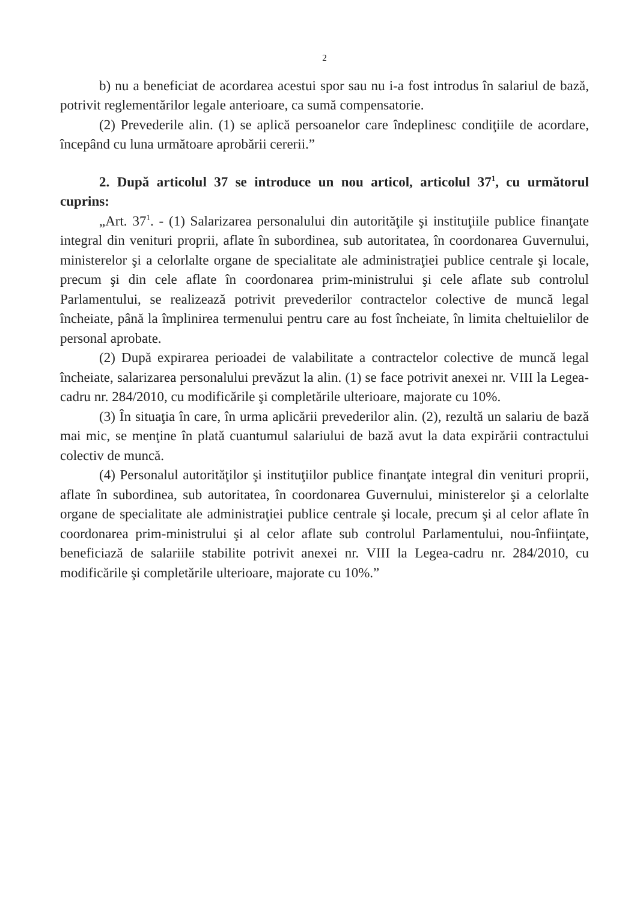2
b) nu a beneficiat de acordarea acestui spor sau nu i-a fost introdus în salariul de bază, potrivit reglementărilor legale anterioare, ca sumă compensatorie.
(2) Prevederile alin. (1) se aplică persoanelor care îndeplinesc condiţiile de acordare, începând cu luna următoare aprobării cererii.”
2. După articolul 37 se introduce un nou articol, articolul 37<sup>1</sup>, cu următorul cuprins:
„Art. 37<sup>1</sup>. - (1) Salarizarea personalului din autorităţile şi instituţiile publice finanţate integral din venituri proprii, aflate în subordinea, sub autoritatea, în coordonarea Guvernului, ministerelor şi a celorlalte organe de specialitate ale administraţiei publice centrale şi locale, precum şi din cele aflate în coordonarea prim-ministrului şi cele aflate sub controlul Parlamentului, se realizează potrivit prevederilor contractelor colective de muncă legal încheiate, până la împlinirea termenului pentru care au fost încheiate, în limita cheltuielilor de personal aprobate.
(2) După expirarea perioadei de valabilitate a contractelor colective de muncă legal încheiate, salarizarea personalului prevăzut la alin. (1) se face potrivit anexei nr. VIII la Legea-cadru nr. 284/2010, cu modificările şi completările ulterioare, majorate cu 10%.
(3) În situaţia în care, în urma aplicării prevederilor alin. (2), rezultă un salariu de bază mai mic, se menţine în plată cuantumul salariului de bază avut la data expirării contractului colectiv de muncă.
(4) Personalul autorităţilor şi instituţiilor publice finanţate integral din venituri proprii, aflate în subordinea, sub autoritatea, în coordonarea Guvernului, ministerelor şi a celorlalte organe de specialitate ale administraţiei publice centrale şi locale, precum şi al celor aflate în coordonarea prim-ministrului şi al celor aflate sub controlul Parlamentului, nou-înfiinţate, beneficiază de salariile stabilite potrivit anexei nr. VIII la Legea-cadru nr. 284/2010, cu modificările şi completările ulterioare, majorate cu 10%.”